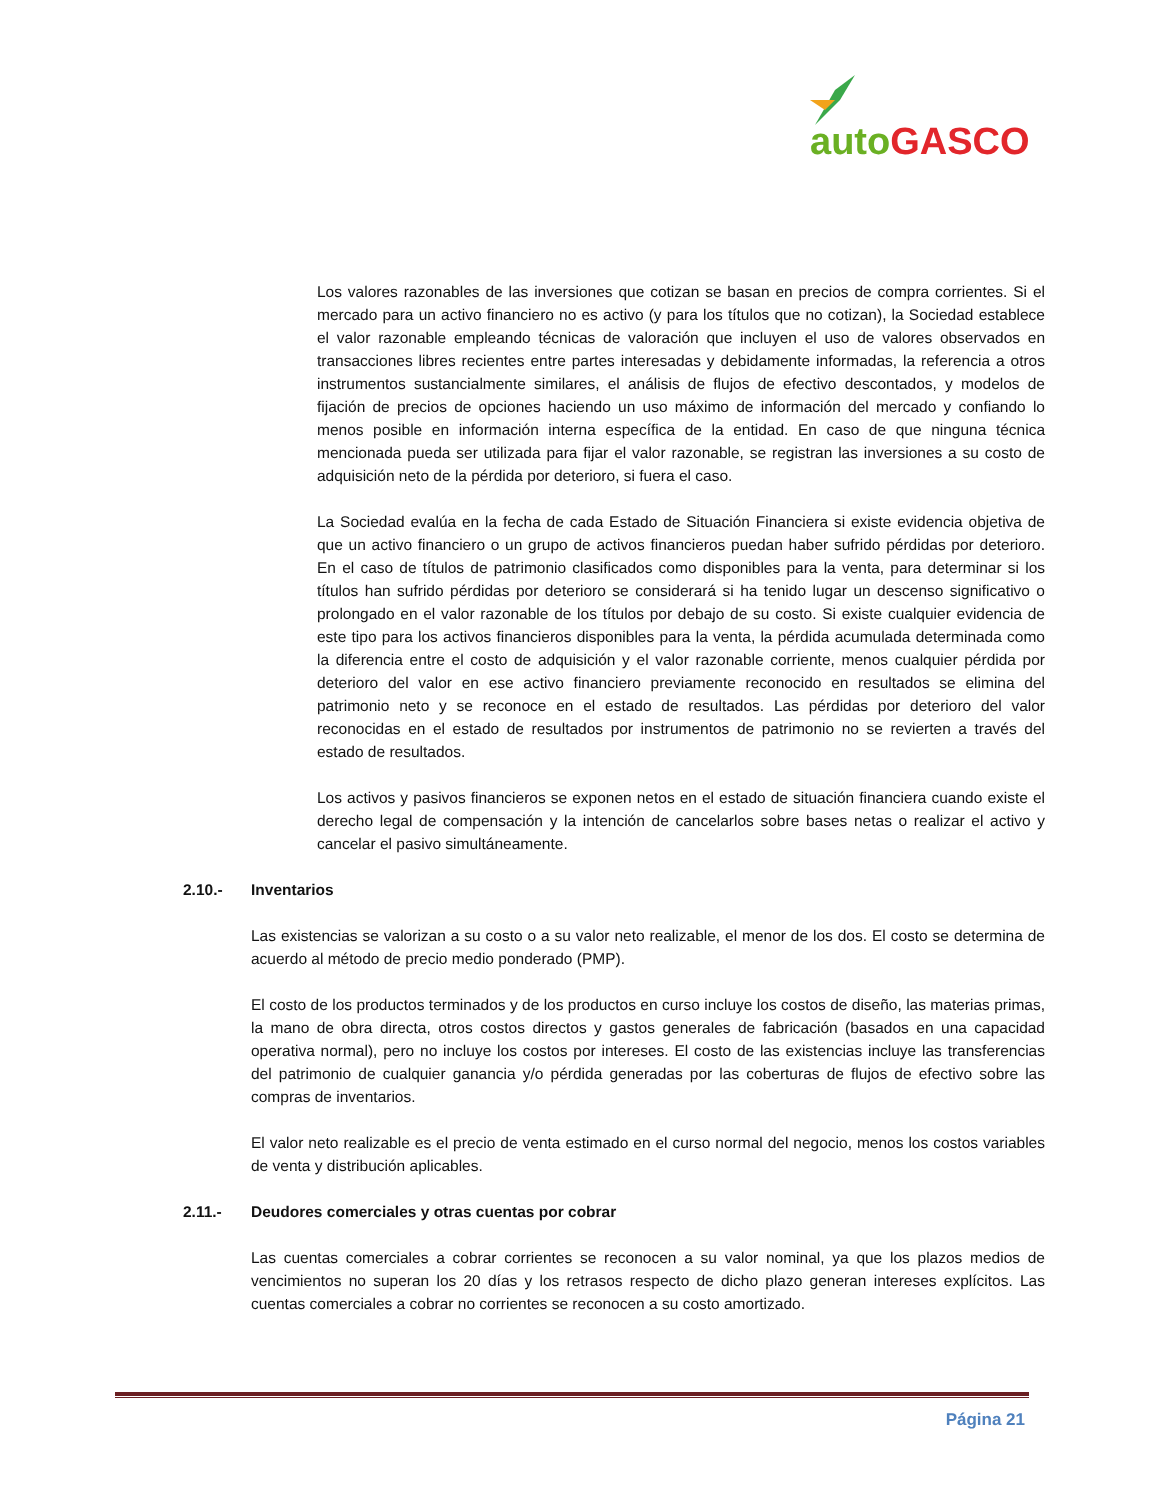auto GASCO
Los valores razonables de las inversiones que cotizan se basan en precios de compra corrientes. Si el mercado para un activo financiero no es activo (y para los títulos que no cotizan), la Sociedad establece el valor razonable empleando técnicas de valoración que incluyen el uso de valores observados en transacciones libres recientes entre partes interesadas y debidamente informadas, la referencia a otros instrumentos sustancialmente similares, el análisis de flujos de efectivo descontados, y modelos de fijación de precios de opciones haciendo un uso máximo de información del mercado y confiando lo menos posible en información interna específica de la entidad. En caso de que ninguna técnica mencionada pueda ser utilizada para fijar el valor razonable, se registran las inversiones a su costo de adquisición neto de la pérdida por deterioro, si fuera el caso.
La Sociedad evalúa en la fecha de cada Estado de Situación Financiera si existe evidencia objetiva de que un activo financiero o un grupo de activos financieros puedan haber sufrido pérdidas por deterioro. En el caso de títulos de patrimonio clasificados como disponibles para la venta, para determinar si los títulos han sufrido pérdidas por deterioro se considerará si ha tenido lugar un descenso significativo o prolongado en el valor razonable de los títulos por debajo de su costo. Si existe cualquier evidencia de este tipo para los activos financieros disponibles para la venta, la pérdida acumulada determinada como la diferencia entre el costo de adquisición y el valor razonable corriente, menos cualquier pérdida por deterioro del valor en ese activo financiero previamente reconocido en resultados se elimina del patrimonio neto y se reconoce en el estado de resultados. Las pérdidas por deterioro del valor reconocidas en el estado de resultados por instrumentos de patrimonio no se revierten a través del estado de resultados.
Los activos y pasivos financieros se exponen netos en el estado de situación financiera cuando existe el derecho legal de compensación y la intención de cancelarlos sobre bases netas o realizar el activo y cancelar el pasivo simultáneamente.
2.10.- Inventarios
Las existencias se valorizan a su costo o a su valor neto realizable, el menor de los dos. El costo se determina de acuerdo al método de precio medio ponderado (PMP).
El costo de los productos terminados y de los productos en curso incluye los costos de diseño, las materias primas, la mano de obra directa, otros costos directos y gastos generales de fabricación (basados en una capacidad operativa normal), pero no incluye los costos por intereses. El costo de las existencias incluye las transferencias del patrimonio de cualquier ganancia y/o pérdida generadas por las coberturas de flujos de efectivo sobre las compras de inventarios.
El valor neto realizable es el precio de venta estimado en el curso normal del negocio, menos los costos variables de venta y distribución aplicables.
2.11.- Deudores comerciales y otras cuentas por cobrar
Las cuentas comerciales a cobrar corrientes se reconocen a su valor nominal, ya que los plazos medios de vencimientos no superan los 20 días y los retrasos respecto de dicho plazo generan intereses explícitos. Las cuentas comerciales a cobrar no corrientes se reconocen a su costo amortizado.
Página 21